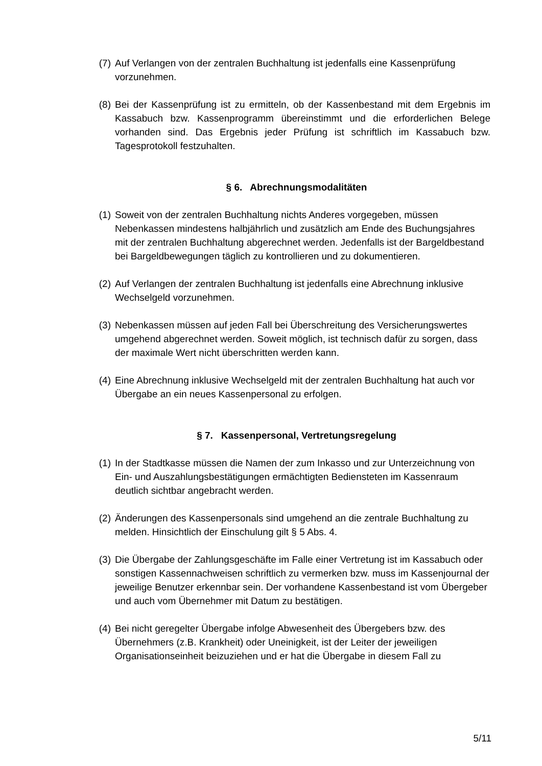(7) Auf Verlangen von der zentralen Buchhaltung ist jedenfalls eine Kassenprüfung vorzunehmen.
(8) Bei der Kassenprüfung ist zu ermitteln, ob der Kassenbestand mit dem Ergebnis im Kassabuch bzw. Kassenprogramm übereinstimmt und die erforderlichen Belege vorhanden sind. Das Ergebnis jeder Prüfung ist schriftlich im Kassabuch bzw. Tagesprotokoll festzuhalten.
§ 6. Abrechnungsmodalitäten
(1) Soweit von der zentralen Buchhaltung nichts Anderes vorgegeben, müssen Nebenkassen mindestens halbjährlich und zusätzlich am Ende des Buchungsjahres mit der zentralen Buchhaltung abgerechnet werden. Jedenfalls ist der Bargeldbestand bei Bargeldbewegungen täglich zu kontrollieren und zu dokumentieren.
(2) Auf Verlangen der zentralen Buchhaltung ist jedenfalls eine Abrechnung inklusive Wechselgeld vorzunehmen.
(3) Nebenkassen müssen auf jeden Fall bei Überschreitung des Versicherungswertes umgehend abgerechnet werden. Soweit möglich, ist technisch dafür zu sorgen, dass der maximale Wert nicht überschritten werden kann.
(4) Eine Abrechnung inklusive Wechselgeld mit der zentralen Buchhaltung hat auch vor Übergabe an ein neues Kassenpersonal zu erfolgen.
§ 7. Kassenpersonal, Vertretungsregelung
(1) In der Stadtkasse müssen die Namen der zum Inkasso und zur Unterzeichnung von Ein- und Auszahlungsbestätigungen ermächtigten Bediensteten im Kassenraum deutlich sichtbar angebracht werden.
(2) Änderungen des Kassenpersonals sind umgehend an die zentrale Buchhaltung zu melden. Hinsichtlich der Einschulung gilt § 5 Abs. 4.
(3) Die Übergabe der Zahlungsgeschäfte im Falle einer Vertretung ist im Kassabuch oder sonstigen Kassennachweisen schriftlich zu vermerken bzw. muss im Kassenjournal der jeweilige Benutzer erkennbar sein. Der vorhandene Kassenbestand ist vom Übergeber und auch vom Übernehmer mit Datum zu bestätigen.
(4) Bei nicht geregelter Übergabe infolge Abwesenheit des Übergebers bzw. des Übernehmers (z.B. Krankheit) oder Uneinigkeit, ist der Leiter der jeweiligen Organisationseinheit beizuziehen und er hat die Übergabe in diesem Fall zu
5/11